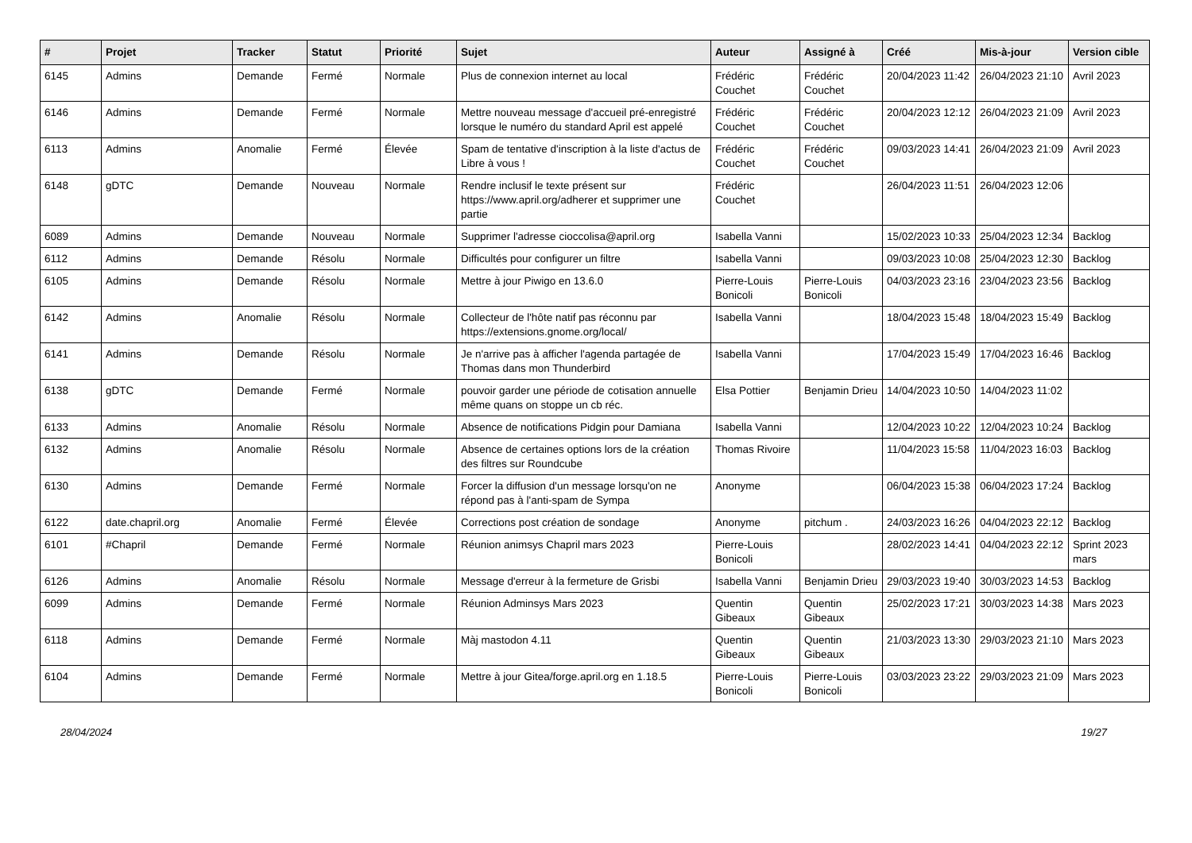| # | Projet | Tracker | Statut | Priorité | Sujet | Auteur | Assigné à | Créé | Mis-à-jour | Version cible |
| --- | --- | --- | --- | --- | --- | --- | --- | --- | --- | --- |
| 6145 | Admins | Demande | Fermé | Normale | Plus de connexion internet au local | Frédéric Couchet | Frédéric Couchet | 20/04/2023 11:42 | 26/04/2023 21:10 | Avril 2023 |
| 6146 | Admins | Demande | Fermé | Normale | Mettre nouveau message d'accueil pré-enregistré lorsque le numéro du standard April est appelé | Frédéric Couchet | Frédéric Couchet | 20/04/2023 12:12 | 26/04/2023 21:09 | Avril 2023 |
| 6113 | Admins | Anomalie | Fermé | Élevée | Spam de tentative d'inscription à la liste d'actus de Libre à vous ! | Frédéric Couchet | Frédéric Couchet | 09/03/2023 14:41 | 26/04/2023 21:09 | Avril 2023 |
| 6148 | gDTC | Demande | Nouveau | Normale | Rendre inclusif le texte présent sur https://www.april.org/adherer et supprimer une partie | Frédéric Couchet | | 26/04/2023 11:51 | 26/04/2023 12:06 | |
| 6089 | Admins | Demande | Nouveau | Normale | Supprimer l'adresse cioccolisa@april.org | Isabella Vanni | | 15/02/2023 10:33 | 25/04/2023 12:34 | Backlog |
| 6112 | Admins | Demande | Résolu | Normale | Difficultés pour configurer un filtre | Isabella Vanni | | 09/03/2023 10:08 | 25/04/2023 12:30 | Backlog |
| 6105 | Admins | Demande | Résolu | Normale | Mettre à jour Piwigo en 13.6.0 | Pierre-Louis Bonicoli | Pierre-Louis Bonicoli | 04/03/2023 23:16 | 23/04/2023 23:56 | Backlog |
| 6142 | Admins | Anomalie | Résolu | Normale | Collecteur de l'hôte natif pas réconnu par https://extensions.gnome.org/local/ | Isabella Vanni | | 18/04/2023 15:48 | 18/04/2023 15:49 | Backlog |
| 6141 | Admins | Demande | Résolu | Normale | Je n'arrive pas à afficher l'agenda partagée de Thomas dans mon Thunderbird | Isabella Vanni | | 17/04/2023 15:49 | 17/04/2023 16:46 | Backlog |
| 6138 | gDTC | Demande | Fermé | Normale | pouvoir garder une période de cotisation annuelle même quans on stoppe un cb réc. | Elsa Pottier | Benjamin Drieu | 14/04/2023 10:50 | 14/04/2023 11:02 | |
| 6133 | Admins | Anomalie | Résolu | Normale | Absence de notifications Pidgin pour Damiana | Isabella Vanni | | 12/04/2023 10:22 | 12/04/2023 10:24 | Backlog |
| 6132 | Admins | Anomalie | Résolu | Normale | Absence de certaines options lors de la création des filtres sur Roundcube | Thomas Rivoire | | 11/04/2023 15:58 | 11/04/2023 16:03 | Backlog |
| 6130 | Admins | Demande | Fermé | Normale | Forcer la diffusion d'un message lorsqu'on ne répond pas à l'anti-spam de Sympa | Anonyme | | 06/04/2023 15:38 | 06/04/2023 17:24 | Backlog |
| 6122 | date.chapril.org | Anomalie | Fermé | Élevée | Corrections post création de sondage | Anonyme | pitchum . | 24/03/2023 16:26 | 04/04/2023 22:12 | Backlog |
| 6101 | #Chapril | Demande | Fermé | Normale | Réunion animsys Chapril mars 2023 | Pierre-Louis Bonicoli | | 28/02/2023 14:41 | 04/04/2023 22:12 | Sprint 2023 mars |
| 6126 | Admins | Anomalie | Résolu | Normale | Message d'erreur à la fermeture de Grisbi | Isabella Vanni | Benjamin Drieu | 29/03/2023 19:40 | 30/03/2023 14:53 | Backlog |
| 6099 | Admins | Demande | Fermé | Normale | Réunion Adminsys Mars 2023 | Quentin Gibeaux | Quentin Gibeaux | 25/02/2023 17:21 | 30/03/2023 14:38 | Mars 2023 |
| 6118 | Admins | Demande | Fermé | Normale | Màj mastodon 4.11 | Quentin Gibeaux | Quentin Gibeaux | 21/03/2023 13:30 | 29/03/2023 21:10 | Mars 2023 |
| 6104 | Admins | Demande | Fermé | Normale | Mettre à jour Gitea/forge.april.org en 1.18.5 | Pierre-Louis Bonicoli | Pierre-Louis Bonicoli | 03/03/2023 23:22 | 29/03/2023 21:09 | Mars 2023 |
28/04/2024 19/27